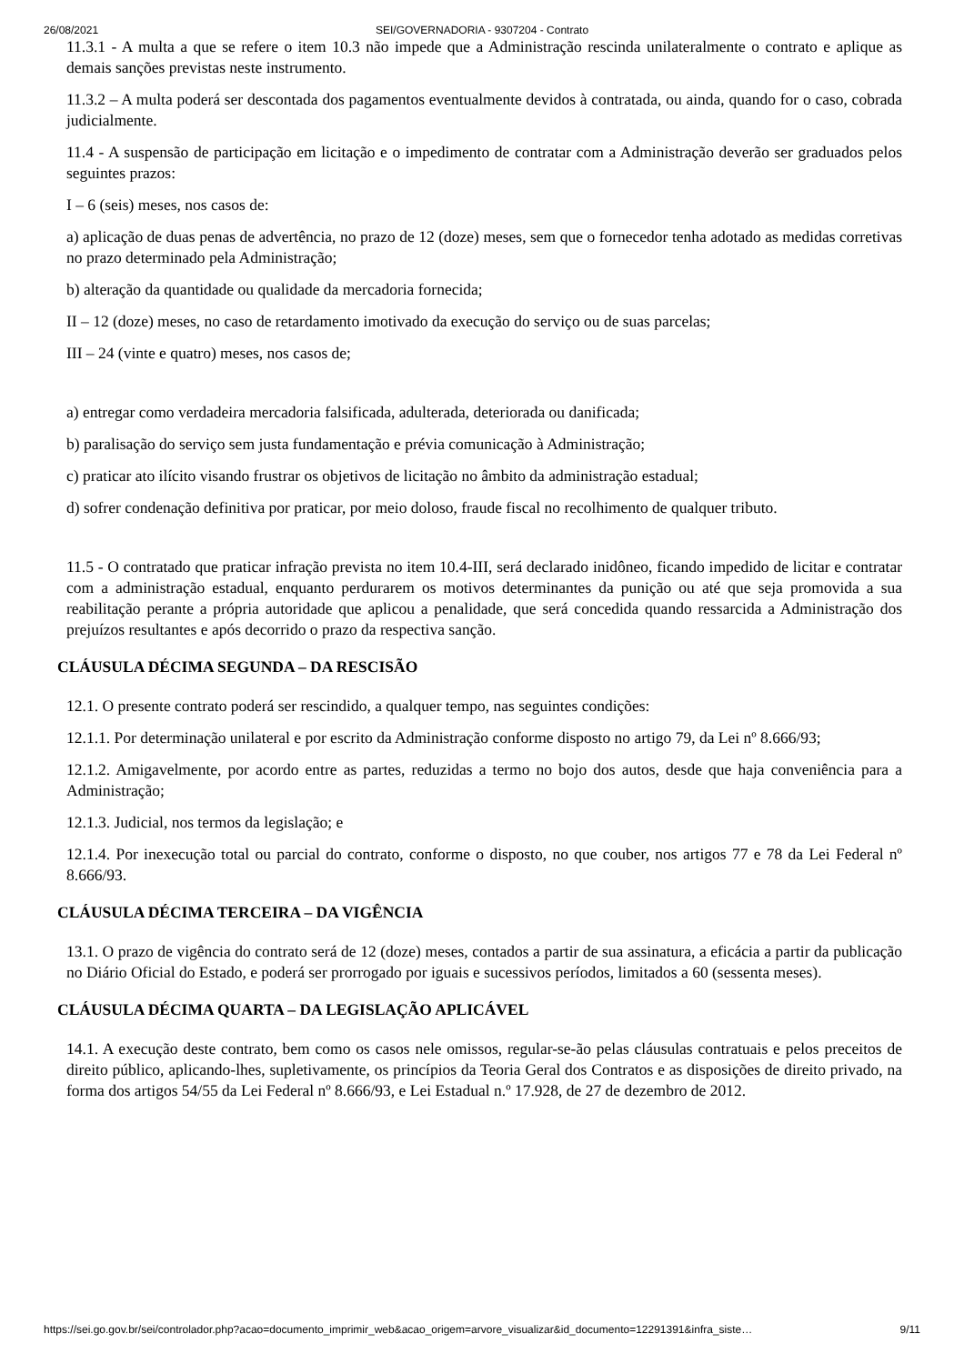26/08/2021 SEI/GOVERNADORIA - 9307204 - Contrato
11.3.1 - A multa a que se refere o item 10.3 não impede que a Administração rescinda unilateralmente o contrato e aplique as demais sanções previstas neste instrumento.
11.3.2 – A multa poderá ser descontada dos pagamentos eventualmente devidos à contratada, ou ainda, quando for o caso, cobrada judicialmente.
11.4 - A suspensão de participação em licitação e o impedimento de contratar com a Administração deverão ser graduados pelos seguintes prazos:
I – 6 (seis) meses, nos casos de:
a) aplicação de duas penas de advertência, no prazo de 12 (doze) meses, sem que o fornecedor tenha adotado as medidas corretivas no prazo determinado pela Administração;
b) alteração da quantidade ou qualidade da mercadoria fornecida;
II – 12 (doze) meses, no caso de retardamento imotivado da execução do serviço ou de suas parcelas;
III – 24 (vinte e quatro) meses, nos casos de;
a) entregar como verdadeira mercadoria falsificada, adulterada, deteriorada ou danificada;
b) paralisação do serviço sem justa fundamentação e prévia comunicação à Administração;
c) praticar ato ilícito visando frustrar os objetivos de licitação no âmbito da administração estadual;
d) sofrer condenação definitiva por praticar, por meio doloso, fraude fiscal no recolhimento de qualquer tributo.
11.5 - O contratado que praticar infração prevista no item 10.4-III, será declarado inidôneo, ficando impedido de licitar e contratar com a administração estadual, enquanto perdurarem os motivos determinantes da punição ou até que seja promovida a sua reabilitação perante a própria autoridade que aplicou a penalidade, que será concedida quando ressarcida a Administração dos prejuízos resultantes e após decorrido o prazo da respectiva sanção.
CLÁUSULA DÉCIMA SEGUNDA – DA RESCISÃO
12.1. O presente contrato poderá ser rescindido, a qualquer tempo, nas seguintes condições:
12.1.1. Por determinação unilateral e por escrito da Administração conforme disposto no artigo 79, da Lei nº 8.666/93;
12.1.2. Amigavelmente, por acordo entre as partes, reduzidas a termo no bojo dos autos, desde que haja conveniência para a Administração;
12.1.3. Judicial, nos termos da legislação; e
12.1.4. Por inexecução total ou parcial do contrato, conforme o disposto, no que couber, nos artigos 77 e 78 da Lei Federal nº 8.666/93.
CLÁUSULA DÉCIMA TERCEIRA – DA VIGÊNCIA
13.1. O prazo de vigência do contrato será de 12 (doze) meses, contados a partir de sua assinatura, a eficácia a partir da publicação no Diário Oficial do Estado, e poderá ser prorrogado por iguais e sucessivos períodos, limitados a 60 (sessenta meses).
CLÁUSULA DÉCIMA QUARTA – DA LEGISLAÇÃO APLICÁVEL
14.1. A execução deste contrato, bem como os casos nele omissos, regular-se-ão pelas cláusulas contratuais e pelos preceitos de direito público, aplicando-lhes, supletivamente, os princípios da Teoria Geral dos Contratos e as disposições de direito privado, na forma dos artigos 54/55 da Lei Federal nº 8.666/93, e Lei Estadual n.º 17.928, de 27 de dezembro de 2012.
https://sei.go.gov.br/sei/controlador.php?acao=documento_imprimir_web&acao_origem=arvore_visualizar&id_documento=12291391&infra_siste… 9/11